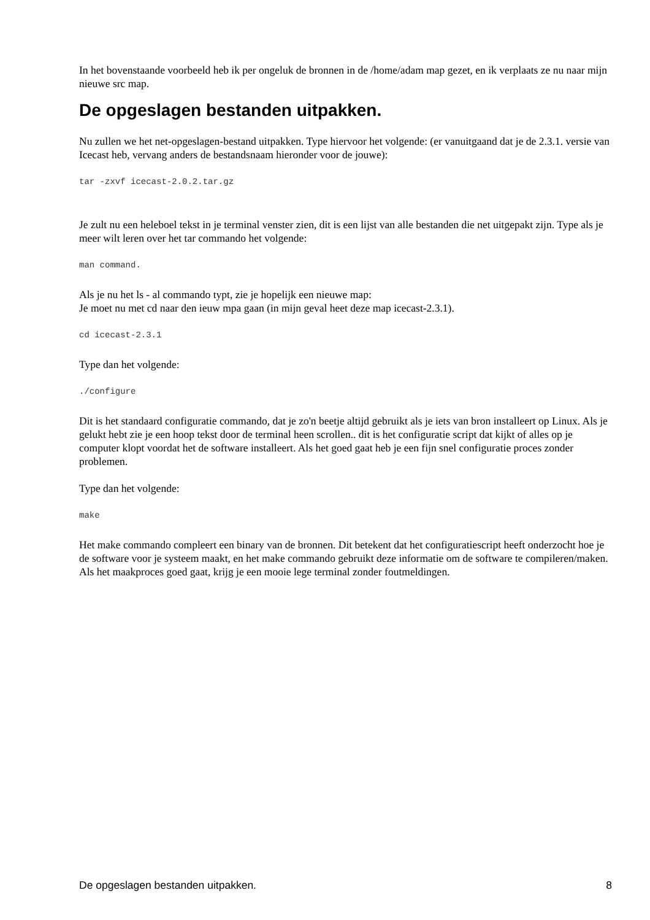In het bovenstaande voorbeeld heb ik per ongeluk de bronnen in de /home/adam map gezet, en ik verplaats ze nu naar mijn nieuwe src map.
De opgeslagen bestanden uitpakken.
Nu zullen we het net-opgeslagen-bestand uitpakken. Type hiervoor het volgende: (er vanuitgaand dat je de 2.3.1. versie van Icecast heb, vervang anders de bestandsnaam hieronder voor de jouwe):
tar -zxvf icecast-2.0.2.tar.gz
Je zult nu een heleboel tekst in je terminal venster zien, dit is een lijst van alle bestanden die net uitgepakt zijn. Type als je meer wilt leren over het tar commando het volgende:
man command.
Als je nu het ls - al commando typt, zie je hopelijk een nieuwe map:
Je moet nu met cd naar den ieuw mpa gaan (in mijn geval heet deze map icecast-2.3.1).
cd icecast-2.3.1
Type dan het volgende:
./configure
Dit is het standaard configuratie commando, dat je zo'n beetje altijd gebruikt als je iets van bron installeert op Linux. Als je gelukt hebt zie je een hoop tekst door de terminal heen scrollen.. dit is het configuratie script dat kijkt of alles op je computer klopt voordat het de software installeert. Als het goed gaat heb je een fijn snel configuratie proces zonder problemen.
Type dan het volgende:
make
Het make commando compleert een binary van de bronnen. Dit betekent dat het configuratiescript heeft onderzocht hoe je de software voor je systeem maakt, en het make commando gebruikt deze informatie om de software te compileren/maken. Als het maakproces goed gaat, krijg je een mooie lege terminal zonder foutmeldingen.
De opgeslagen bestanden uitpakken. 8